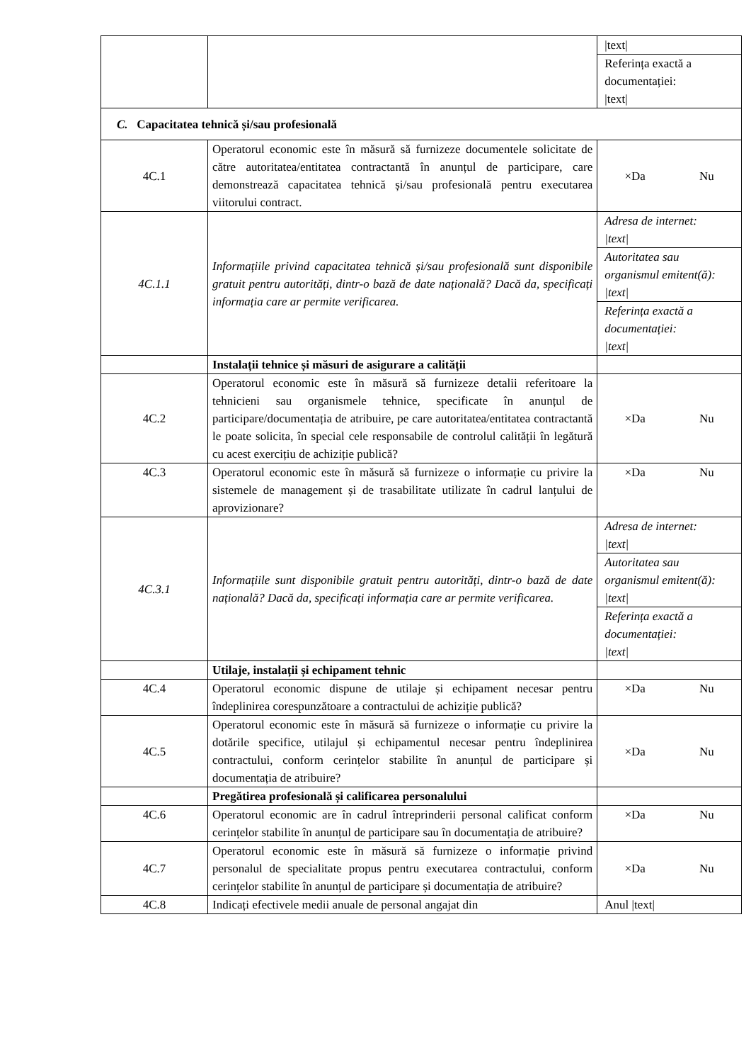| | | /text/ Referința exactă a documentației: /text/ |
| C. Capacitatea tehnică și/sau profesională | | |
| 4C.1 | Operatorul economic este în măsură să furnizeze documentele solicitate de către autoritatea/entitatea contractantă în anunțul de participare, care demonstrează capacitatea tehnică și/sau profesională pentru executarea viitorului contract. | ×Da Nu |
| 4C.1.1 | Informațiile privind capacitatea tehnică și/sau profesională sunt disponibile gratuit pentru autorități, dintr-o bază de date națională? Dacă da, specificați informația care ar permite verificarea. | Adresa de internet: /text/ Autoritatea sau organismul emitent(ă): /text/ Referința exactă a documentației: /text/ |
| | Instalații tehnice și măsuri de asigurare a calității | |
| 4C.2 | Operatorul economic este în măsură să furnizeze detalii referitoare la tehnicieni sau organismele tehnice, specificate în anunțul de participare/documentația de atribuire, pe care autoritatea/entitatea contractantă le poate solicita, în special cele responsabile de controlul calității în legătură cu acest exercițiu de achiziție publică? | ×Da Nu |
| 4C.3 | Operatorul economic este în măsură să furnizeze o informație cu privire la sistemele de management și de trasabilitate utilizate în cadrul lanțului de aprovizionare? | ×Da Nu |
| 4C.3.1 | Informațiile sunt disponibile gratuit pentru autorități, dintr-o bază de date națională? Dacă da, specificați informația care ar permite verificarea. | Adresa de internet: /text/ Autoritatea sau organismul emitent(ă): /text/ Referința exactă a documentației: /text/ |
| | Utilaje, instalații și echipament tehnic | |
| 4C.4 | Operatorul economic dispune de utilaje și echipament necesar pentru îndeplinirea corespunzătoare a contractului de achiziție publică? | ×Da Nu |
| 4C.5 | Operatorul economic este în măsură să furnizeze o informație cu privire la dotările specifice, utilajul și echipamentul necesar pentru îndeplinirea contractului, conform cerințelor stabilite în anunțul de participare și documentația de atribuire? | ×Da Nu |
| | Pregătirea profesională și calificarea personalului | |
| 4C.6 | Operatorul economic are în cadrul întreprinderii personal calificat conform cerințelor stabilite în anunțul de participare sau în documentația de atribuire? | ×Da Nu |
| 4C.7 | Operatorul economic este în măsură să furnizeze o informație privind personalul de specialitate propus pentru executarea contractului, conform cerințelor stabilite în anunțul de participare și documentația de atribuire? | ×Da Nu |
| 4C.8 | Indicați efectivele medii anuale de personal angajat din | Anul /text/ |